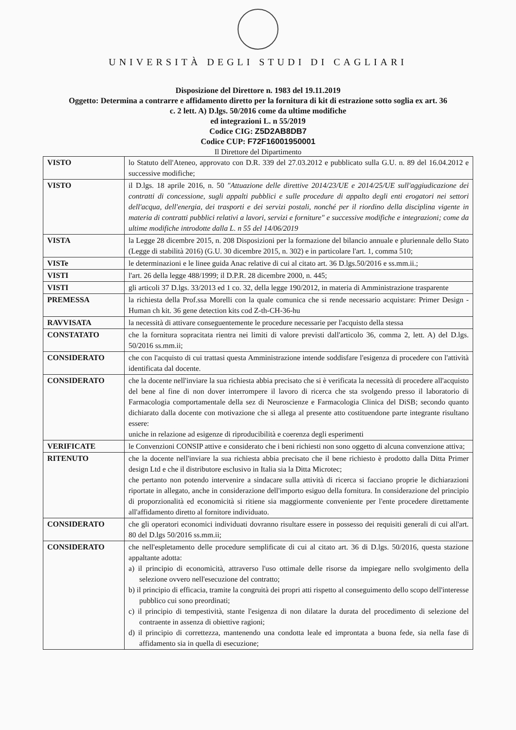UNIVERSITÀ DEGLI STUDI DI CAGLIARI
Disposizione del Direttore n. 1983 del 19.11.2019
Oggetto: Determina a contrarre e affidamento diretto per la fornitura di kit di estrazione sotto soglia ex art. 36
c. 2 lett. A) D.lgs. 50/2016 come da ultime modifiche
ed integrazioni L. n 55/2019
Codice CIG: Z5D2AB8DB7
Codice CUP: F72F16001950001
Il Direttore del Dipartimento
| VISTO | lo Statuto dell'Ateneo, approvato con D.R. 339 del 27.03.2012 e pubblicato sulla G.U. n. 89 del 16.04.2012 e successive modifiche; |
| VISTO | il D.lgs. 18 aprile 2016, n. 50 "Attuazione delle direttive 2014/23/UE e 2014/25/UE sull'aggiudicazione dei contratti di concessione, sugli appalti pubblici e sulle procedure di appalto degli enti erogatori nei settori dell'acqua, dell'energia, dei trasporti e dei servizi postali, nonché per il riordino della disciplina vigente in materia di contratti pubblici relativi a lavori, servizi e forniture" e successive modifiche e integrazioni; come da ultime modifiche introdotte dalla L. n 55 del 14/06/2019 |
| VISTA | la Legge 28 dicembre 2015, n. 208 Disposizioni per la formazione del bilancio annuale e pluriennale dello Stato (Legge di stabilità 2016) (G.U. 30 dicembre 2015, n. 302) e in particolare l'art. 1, comma 510; |
| VISTe | le determinazioni e le linee guida Anac relative di cui al citato art. 36 D.lgs.50/2016 e ss.mm.ii.; |
| VISTI | l'art. 26 della legge 488/1999; il D.P.R. 28 dicembre 2000, n. 445; |
| VISTI | gli articoli 37 D.lgs. 33/2013 ed 1 co. 32, della legge 190/2012, in materia di Amministrazione trasparente |
| PREMESSA | la richiesta della Prof.ssa Morelli con la quale comunica che si rende necessario acquistare: Primer Design - Human ch kit. 36 gene detection kits cod Z-th-CH-36-hu |
| RAVVISATA | la necessità di attivare conseguentemente le procedure necessarie per l'acquisto della stessa |
| CONSTATATO | che la fornitura sopracitata rientra nei limiti di valore previsti dall'articolo 36, comma 2, lett. A) del D.lgs. 50/2016 ss.mm.ii; |
| CONSIDERATO | che con l'acquisto di cui trattasi questa Amministrazione intende soddisfare l'esigenza di procedere con l'attività identificata dal docente. |
| CONSIDERATO | che la docente nell'inviare la sua richiesta abbia precisato che si è verificata la necessità di procedere all'acquisto del bene al fine di non dover interrompere il lavoro di ricerca che sta svolgendo presso il laboratorio di Farmacologia comportamentale della sez di Neuroscienze e Farmacologia Clinica del DiSB; secondo quanto dichiarato dalla docente con motivazione che si allega al presente atto costituendone parte integrante risultano essere: uniche in relazione ad esigenze di riproducibilità e coerenza degli esperimenti |
| VERIFICATE | le Convenzioni CONSIP attive e considerato che i beni richiesti non sono oggetto di alcuna convenzione attiva; |
| RITENUTO | che la docente nell'inviare la sua richiesta abbia precisato che il bene richiesto è prodotto dalla Ditta Primer design Ltd e che il distributore esclusivo in Italia sia la Ditta Microtec; che pertanto non potendo intervenire a sindacare sulla attività di ricerca si facciano proprie le dichiarazioni riportate in allegato, anche in considerazione dell'importo esiguo della fornitura. In considerazione del principio di proporzionalità ed economicità si ritiene sia maggiormente conveniente per l'ente procedere direttamente all'affidamento diretto al fornitore individuato. |
| CONSIDERATO | che gli operatori economici individuati dovranno risultare essere in possesso dei requisiti generali di cui all'art. 80 del D.lgs 50/2016 ss.mm.ii; |
| CONSIDERATO | che nell'espletamento delle procedure semplificate di cui al citato art. 36 di D.lgs. 50/2016, questa stazione appaltante adotta: a) il principio di economicità, attraverso l'uso ottimale delle risorse da impiegare nello svolgimento della selezione ovvero nell'esecuzione del contratto; b) il principio di efficacia, tramite la congruità dei propri atti rispetto al conseguimento dello scopo dell'interesse pubblico cui sono preordinati; c) il principio di tempestività, stante l'esigenza di non dilatare la durata del procedimento di selezione del contraente in assenza di obiettive ragioni; d) il principio di correttezza, mantenendo una condotta leale ed improntata a buona fede, sia nella fase di affidamento sia in quella di esecuzione; |